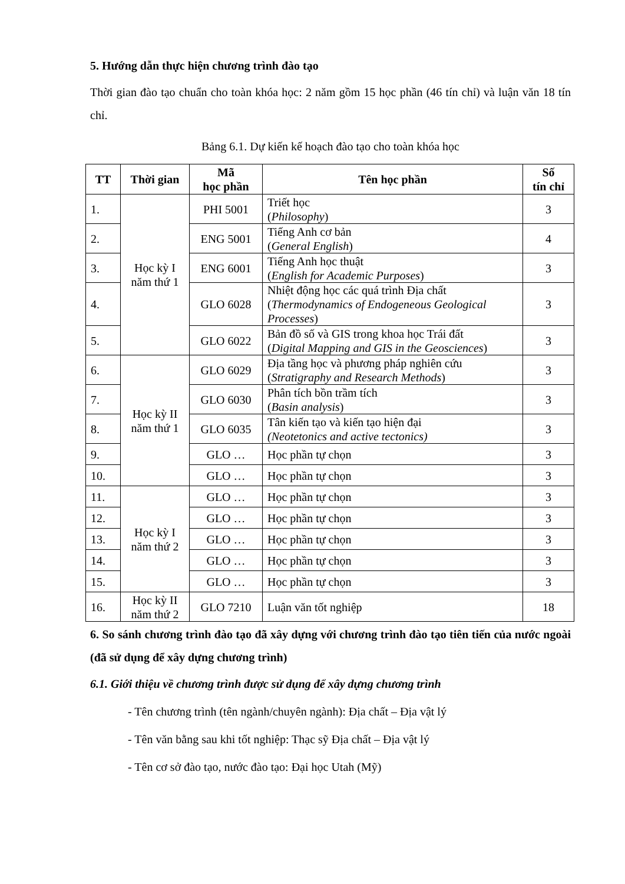5. Hướng dẫn thực hiện chương trình đào tạo
Thời gian đào tạo chuẩn cho toàn khóa học: 2 năm gồm 15 học phần (46 tín chỉ) và luận văn 18 tín chỉ.
Bảng 6.1. Dự kiến kế hoạch đào tạo cho toàn khóa học
| TT | Thời gian | Mã học phần | Tên học phần | Số tín chỉ |
| --- | --- | --- | --- | --- |
| 1. | Học kỳ I năm thứ 1 | PHI 5001 | Triết học ( Philosophy ) | 3 |
| 2. | | ENG 5001 | Tiếng Anh cơ bản ( General English ) | 4 |
| 3. | | ENG 6001 | Tiếng Anh học thuật ( English for Academic Purposes ) | 3 |
| 4. | | GLO 6028 | Nhiệt động học các quá trình Địa chất ( Thermodynamics of Endogeneous Geological Processes ) | 3 |
| 5. | | GLO 6022 | Bản đồ số và GIS trong khoa học Trái đất ( Digital Mapping and GIS in the Geosciences ) | 3 |
| 6. | Học kỳ II năm thứ 1 | GLO 6029 | Địa tầng học và phương pháp nghiên cứu ( Stratigraphy and Research Methods ) | 3 |
| 7. | | GLO 6030 | Phân tích bồn trầm tích ( Basin analysis ) | 3 |
| 8. | | GLO 6035 | Tân kiến tạo và kiến tạo hiện đại (Neotetonics and active tectonics) | 3 |
| 9. | | GLO … | Học phần tự chọn | 3 |
| 10. | | GLO … | Học phần tự chọn | 3 |
| 11. | Học kỳ I năm thứ 2 | GLO … | Học phần tự chọn | 3 |
| 12. | | GLO … | Học phần tự chọn | 3 |
| 13. | | GLO … | Học phần tự chọn | 3 |
| 14. | | GLO … | Học phần tự chọn | 3 |
| 15. | | GLO … | Học phần tự chọn | 3 |
| 16. | Học kỳ II năm thứ 2 | GLO 7210 | Luận văn tốt nghiệp | 18 |
6. So sánh chương trình đào tạo đã xây dựng với chương trình đào tạo tiên tiến của nước ngoài (đã sử dụng để xây dựng chương trình)
6.1. Giới thiệu về chương trình được sử dụng để xây dựng chương trình
- Tên chương trình (tên ngành/chuyên ngành): Địa chất – Địa vật lý
- Tên văn bằng sau khi tốt nghiệp: Thạc sỹ Địa chất – Địa vật lý
- Tên cơ sở đào tạo, nước đào tạo: Đại học Utah (Mỹ)